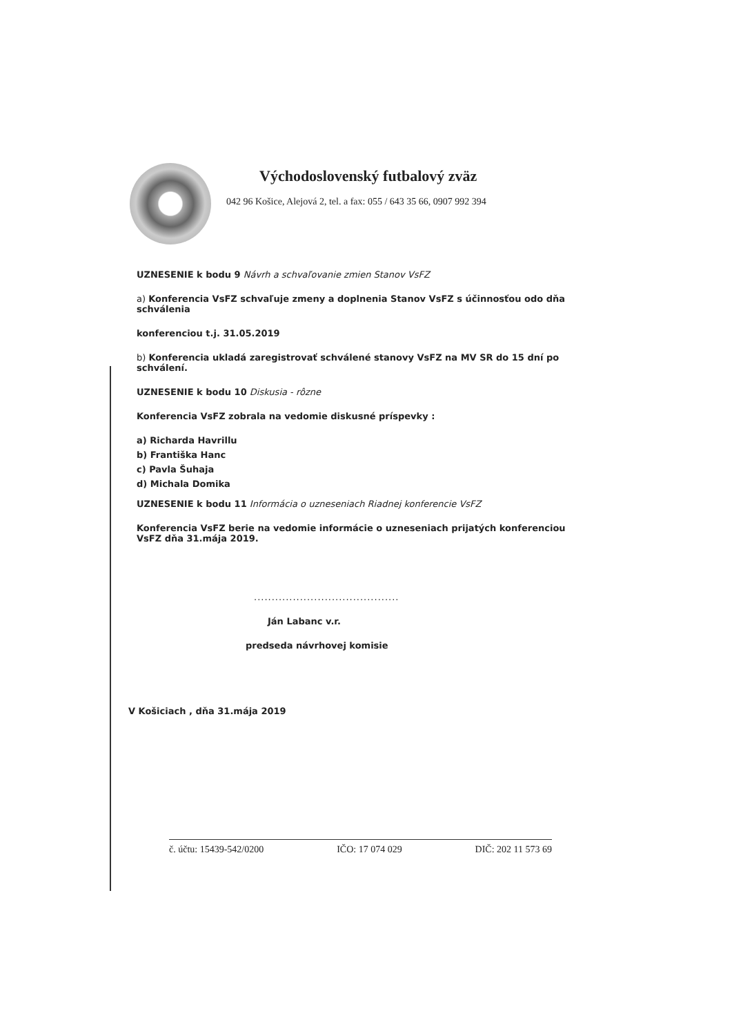Východoslovenský futbalový zväz
042 96 Košice, Alejová 2, tel. a fax: 055 / 643 35 66, 0907 992 394
UZNESENIE k bodu 9 Návrh a schvaľovanie zmien Stanov VsFZ
a) Konferencia VsFZ schvaľuje zmeny a doplnenia Stanov VsFZ s účinnosťou odo dňa schválenia
konferenciou t.j. 31.05.2019
b) Konferencia ukladá zaregistrovať schválené stanovy VsFZ na MV SR do 15 dní po schválení.
UZNESENIE k bodu 10 Diskusia - rôzne
Konferencia VsFZ zobrala na vedomie diskusné príspevky :
a) Richarda Havrillu
b) Františka Hanc
c) Pavla Šuhaja
d) Michala Domika
UZNESENIE k bodu 11 Informácia o uzneseniach Riadnej konferencie VsFZ
Konferencia VsFZ berie na vedomie informácie o uzneseniach prijatých konferenciou VsFZ dňa 31.mája 2019.
.........................................
Ján Labanc v.r.
predseda návrhovej komisie
V Košiciach , dňa 31.mája 2019
č. účtu: 15439-542/0200 IČO: 17 074 029 DIČ: 202 11 573 69